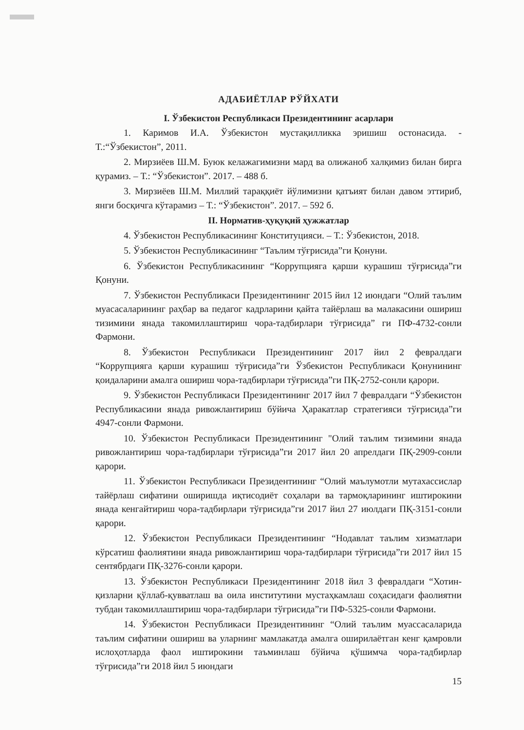АДАБИЁТЛАР РЎЙХАТИ
I. Ўзбекистон Республикаси Президентининг асарлари
1. Каримов И.А. Ўзбекистон мустақилликка эришиш остонасида. - Т.:“Ўзбекистон”, 2011.
2. Мирзиёев Ш.М. Буюк келажагимизни мард ва олижаноб халқимиз билан бирга қурамиз. – Т.: “Ўзбекистон”. 2017. – 488 б.
3. Мирзиёев Ш.М. Миллий тараққиёт йўлимизни қатъият билан давом эттириб, янги босқичга кўтарамиз – Т.: “Ўзбекистон”. 2017. – 592 б.
II. Норматив-ҳуқуқий ҳужжатлар
4. Ўзбекистон Республикасининг Конституцияси. – Т.: Ўзбекистон, 2018.
5. Ўзбекистон Республикасининг “Таълим тўғрисида”ги Қонуни.
6. Ўзбекистон Республикасининг “Коррупцияга қарши курашиш тўғрисида”ги Қонуни.
7. Ўзбекистон Республикаси Президентининг 2015 йил 12 июндаги “Олий таълим муасасаларининг раҳбар ва педагог кадрларини қайта тайёрлаш ва малакасини ошириш тизимини янада такомиллаштириш чора-тадбирлари тўғрисида” ги ПФ-4732-сонли Фармони.
8. Ўзбекистон Республикаси Президентининг 2017 йил 2 февралдаги “Коррупцияга қарши курашиш тўғрисида”ги Ўзбекистон Республикаси Қонунининг қоидаларини амалга ошириш чора-тадбирлари тўғрисида”ги ПҚ-2752-сонли қарори.
9. Ўзбекистон Республикаси Президентининг 2017 йил 7 февралдаги “Ўзбекистон Республикасини янада ривожлантириш бўйича Ҳаракатлар стратегияси тўғрисида”ги 4947-сонли Фармони.
10. Ўзбекистон Республикаси Президентининг "Олий таълим тизимини янада ривожлантириш чора-тадбирлари тўғрисида”ги 2017 йил 20 апрелдаги ПҚ-2909-сонли қарори.
11. Ўзбекистон Республикаси Президентининг “Олий маълумотли мутахассислар тайёрлаш сифатини оширишда иқтисодиёт соҳалари ва тармоқларининг иштирокини янада кенгайтириш чора-тадбирлари тўғрисида”ги 2017 йил 27 июлдаги ПҚ-3151-сонли қарори.
12. Ўзбекистон Республикаси Президентининг “Нодавлат таълим хизматлари кўрсатиш фаолиятини янада ривожлантириш чора-тадбирлари тўғрисида”ги 2017 йил 15 сентябрдаги ПҚ-3276-сонли қарори.
13. Ўзбекистон Республикаси Президентининг 2018 йил 3 февралдаги “Хотин-қизларни қўллаб-қувватлаш ва оила институтини мустаҳкамлаш соҳасидаги фаолиятни тубдан такомиллаштириш чора-тадбирлари тўғрисида”ги ПФ-5325-сонли Фармони.
14. Ўзбекистон Республикаси Президентининг “Олий таълим муассасаларида таълим сифатини ошириш ва уларнинг мамлакатда амалга оширилаётган кенг қамровли ислоҳотларда фаол иштирокини таъминлаш бўйича қўшимча чора-тадбирлар тўғрисида”ги 2018 йил 5 июндаги
15